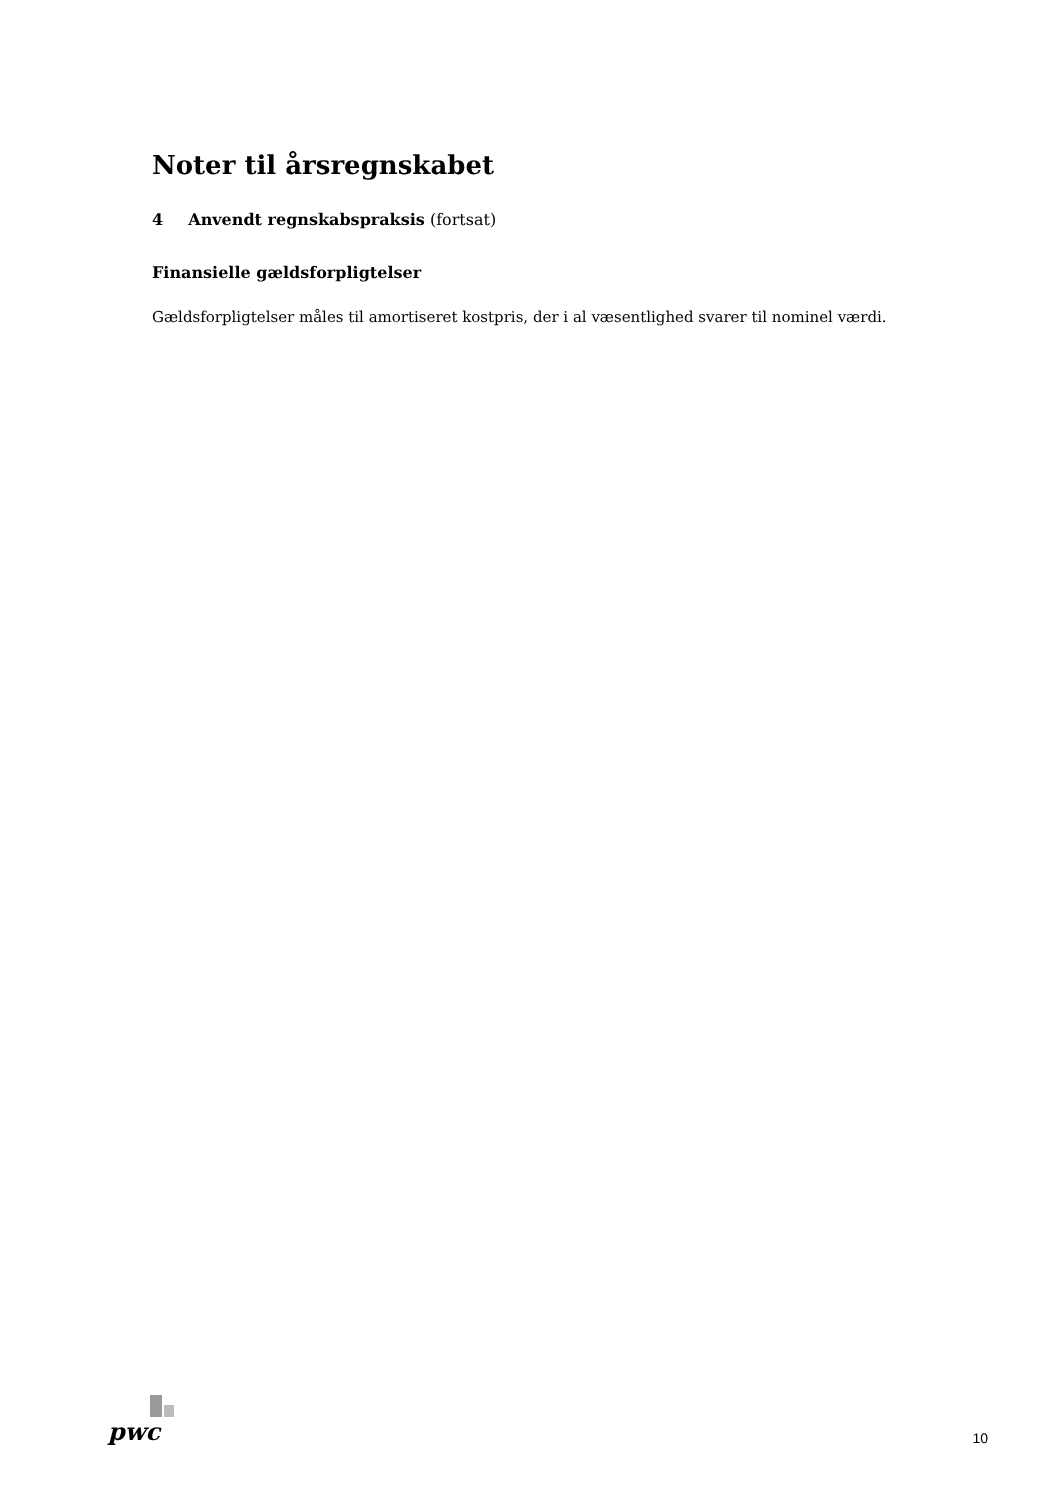Noter til årsregnskabet
4 Anvendt regnskabspraksis (fortsat)
Finansielle gældsforpligtelser
Gældsforpligtelser måles til amortiseret kostpris, der i al væsentlighed svarer til nominel værdi.
pwc
10